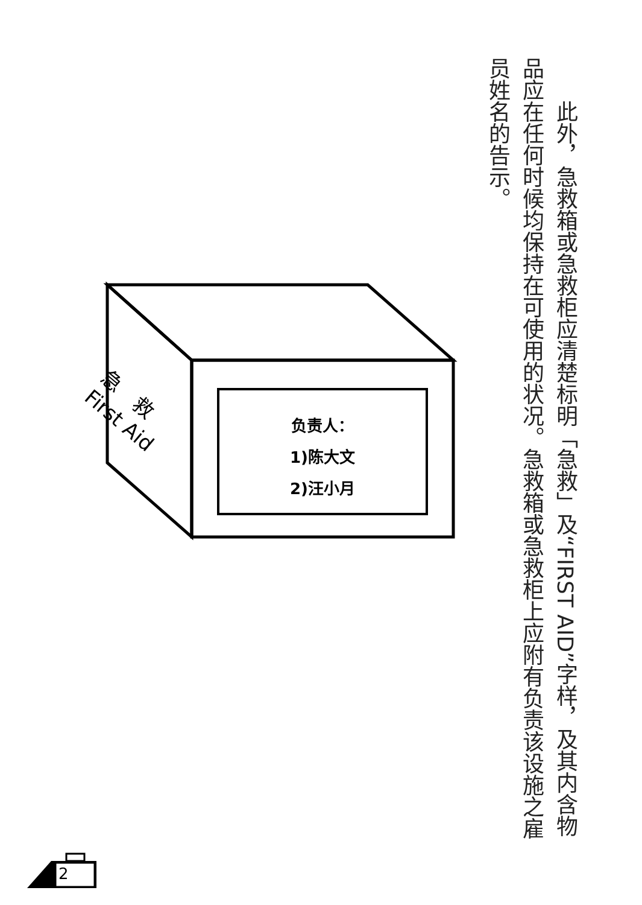此外，急救箱或急救柜应清楚标明「急救」及“FIRST AID”字样，及其内含物品应在任何时候均保持在可使用的状况。急救箱或急救柜上应附有负责该设施之雇员姓名的告示。
急　救
First Aid
负责人：
1)陈大文
2)汪小月
2